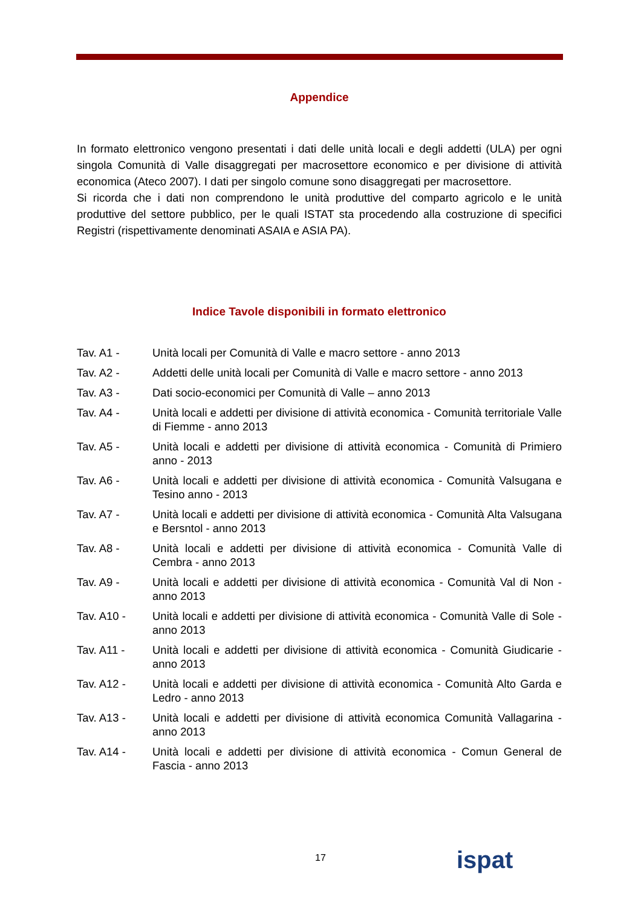Appendice
In formato elettronico vengono presentati i dati delle unità locali e degli addetti (ULA) per ogni singola Comunità di Valle disaggregati per macrosettore economico e per divisione di attività economica (Ateco 2007). I dati per singolo comune sono disaggregati per macrosettore.
Si ricorda che i dati non comprendono le unità produttive del comparto agricolo e le unità produttive del settore pubblico, per le quali ISTAT sta procedendo alla costruzione di specifici Registri (rispettivamente denominati ASAIA e ASIA PA).
Indice Tavole disponibili in formato elettronico
| Tav. A1 - | Unità locali per Comunità di Valle e macro settore - anno 2013 |
| Tav. A2 - | Addetti delle unità locali per Comunità di Valle e macro settore - anno 2013 |
| Tav. A3 - | Dati socio-economici per Comunità di Valle – anno 2013 |
| Tav. A4 - | Unità locali e addetti per divisione di attività economica - Comunità territoriale Valle di Fiemme - anno 2013 |
| Tav. A5 - | Unità locali e addetti per divisione di attività economica - Comunità di Primiero anno - 2013 |
| Tav. A6 - | Unità locali e addetti per divisione di attività economica - Comunità Valsugana e Tesino anno - 2013 |
| Tav. A7 - | Unità locali e addetti per divisione di attività economica - Comunità Alta Valsugana e Bersntol - anno 2013 |
| Tav. A8 - | Unità locali e addetti per divisione di attività economica - Comunità Valle di Cembra - anno 2013 |
| Tav. A9 - | Unità locali e addetti per divisione di attività economica - Comunità Val di Non - anno 2013 |
| Tav. A10 - | Unità locali e addetti per divisione di attività economica - Comunità Valle di Sole - anno 2013 |
| Tav. A11 - | Unità locali e addetti per divisione di attività economica - Comunità Giudicarie - anno 2013 |
| Tav. A12 - | Unità locali e addetti per divisione di attività economica - Comunità Alto Garda e Ledro - anno 2013 |
| Tav. A13 - | Unità locali e addetti per divisione di attività economica Comunità Vallagarina - anno 2013 |
| Tav. A14 - | Unità locali e addetti per divisione di attività economica - Comun General de Fascia - anno 2013 |
17 ispat